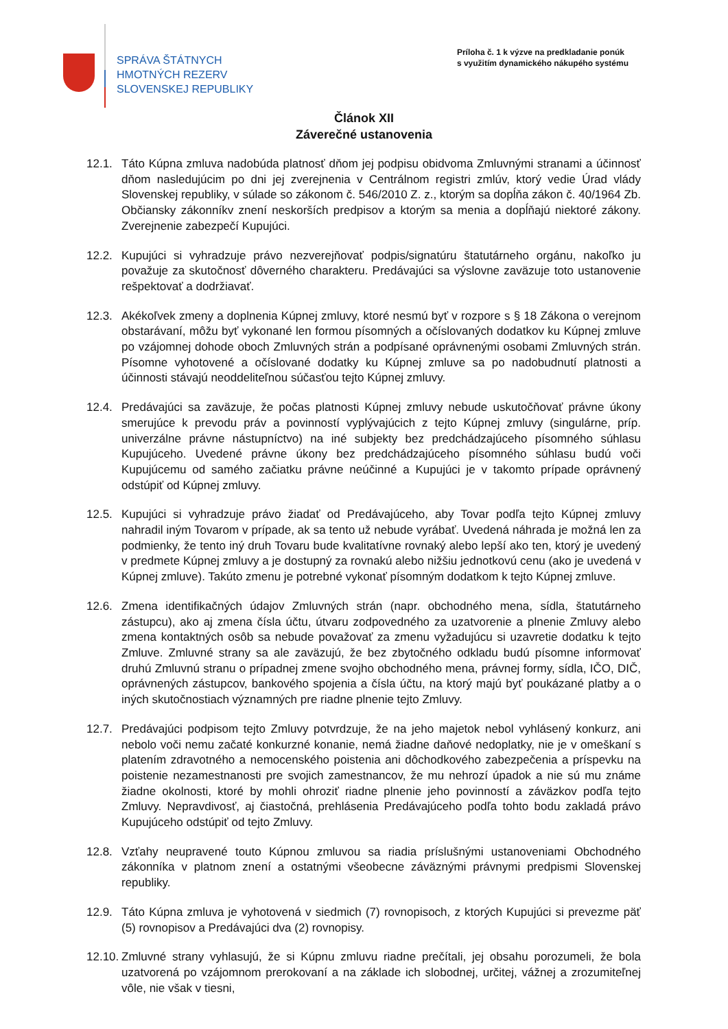SPRÁVA ŠTÁTNYCH
HMOTNÝCH REZERV
SLOVENSKEJ REPUBLIKY
Príloha č. 1 k výzve na predkladanie ponúk
s využitím dynamického nákupého systému
Článok XII
Záverečné ustanovenia
12.1. Táto Kúpna zmluva nadobúda platnosť dňom jej podpisu obidvoma Zmluvnými stranami a účinnosť dňom nasledujúcim po dni jej zverejnenia v Centrálnom registri zmlúv, ktorý vedie Úrad vlády Slovenskej republiky, v súlade so zákonom č. 546/2010 Z. z., ktorým sa dopĺňa zákon č. 40/1964 Zb. Občiansky zákonníkv znení neskorších predpisov a ktorým sa menia a dopĺňajú niektoré zákony. Zverejnenie zabezpečí Kupujúci.
12.2. Kupujúci si vyhradzuje právo nezverejňovať podpis/signatúru štatutárneho orgánu, nakoľko ju považuje za skutočnosť dôverného charakteru. Predávajúci sa výslovne zaväzuje toto ustanovenie rešpektovať a dodržiavať.
12.3. Akékoľvek zmeny a doplnenia Kúpnej zmluvy, ktoré nesmú byť v rozpore s § 18 Zákona o verejnom obstarávaní, môžu byť vykonané len formou písomných a očíslovaných dodatkov ku Kúpnej zmluve po vzájomnej dohode oboch Zmluvných strán a podpísané oprávnenými osobami Zmluvných strán. Písomne vyhotovené a očíslované dodatky ku Kúpnej zmluve sa po nadobudnutí platnosti a účinnosti stávajú neoddeliteľnou súčasťou tejto Kúpnej zmluvy.
12.4. Predávajúci sa zaväzuje, že počas platnosti Kúpnej zmluvy nebude uskutočňovať právne úkony smerujúce k prevodu práv a povinností vyplývajúcich z tejto Kúpnej zmluvy (singulárne, príp. univerzálne právne nástupníctvo) na iné subjekty bez predchádzajúceho písomného súhlasu Kupujúceho. Uvedené právne úkony bez predchádzajúceho písomného súhlasu budú voči Kupujúcemu od samého začiatku právne neúčinné a Kupujúci je v takomto prípade oprávnený odstúpiť od Kúpnej zmluvy.
12.5. Kupujúci si vyhradzuje právo žiadať od Predávajúceho, aby Tovar podľa tejto Kúpnej zmluvy nahradil iným Tovarom v prípade, ak sa tento už nebude vyrábať. Uvedená náhrada je možná len za podmienky, že tento iný druh Tovaru bude kvalitatívne rovnaký alebo lepší ako ten, ktorý je uvedený v predmete Kúpnej zmluvy a je dostupný za rovnakú alebo nižšiu jednotkovú cenu (ako je uvedená v Kúpnej zmluve). Takúto zmenu je potrebné vykonať písomným dodatkom k tejto Kúpnej zmluve.
12.6. Zmena identifikačných údajov Zmluvných strán (napr. obchodného mena, sídla, štatutárneho zástupcu), ako aj zmena čísla účtu, útvaru zodpovedného za uzatvorenie a plnenie Zmluvy alebo zmena kontaktných osôb sa nebude považovať za zmenu vyžadujúcu si uzavretie dodatku k tejto Zmluve. Zmluvné strany sa ale zaväzujú, že bez zbytočného odkladu budú písomne informovať druhú Zmluvnú stranu o prípadnej zmene svojho obchodného mena, právnej formy, sídla, IČO, DIČ, oprávnených zástupcov, bankového spojenia a čísla účtu, na ktorý majú byť poukázané platby a o iných skutočnostiach významných pre riadne plnenie tejto Zmluvy.
12.7. Predávajúci podpisom tejto Zmluvy potvrdzuje, že na jeho majetok nebol vyhlásený konkurz, ani nebolo voči nemu začaté konkurzné konanie, nemá žiadne daňové nedoplatky, nie je v omeškaní s platením zdravotného a nemocenského poistenia ani dôchodkového zabezpečenia a príspevku na poistenie nezamestnanosti pre svojich zamestnancov, že mu nehrozí úpadok a nie sú mu známe žiadne okolnosti, ktoré by mohli ohroziť riadne plnenie jeho povinností a záväzkov podľa tejto Zmluvy. Nepravdivosť, aj čiastočná, prehlásenia Predávajúceho podľa tohto bodu zakladá právo Kupujúceho odstúpiť od tejto Zmluvy.
12.8. Vzťahy neupravené touto Kúpnou zmluvou sa riadia príslušnými ustanoveniami Obchodného zákonníka v platnom znení a ostatnými všeobecne záväznými právnymi predpismi Slovenskej republiky.
12.9. Táto Kúpna zmluva je vyhotovená v siedmich (7) rovnopisoch, z ktorých Kupujúci si prevezme päť (5) rovnopisov a Predávajúci dva (2) rovnopisy.
12.10.
Zmluvné strany vyhlasujú, že si Kúpnu zmluvu riadne prečítali, jej obsahu porozumeli, že bola uzatvorená po vzájomnom prerokovaní a na základe ich slobodnej, určitej, vážnej a zrozumiteľnej vôle, nie však v tiesni,